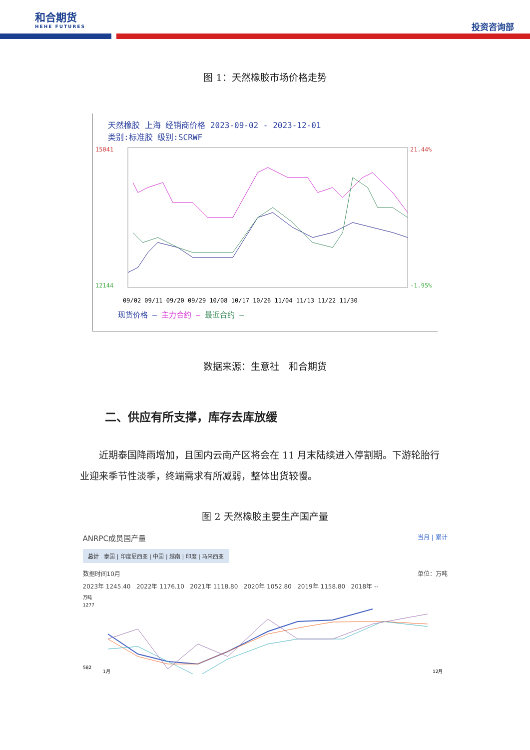和合期货
HEHE FUTURES
投资咨询部
图 1：天然橡胶市场价格走势
天然橡胶 上海 经销商价格 2023-09-02 - 2023-12-01
类别:标准胶 级别:SCRWF
15041
12144
21.44%
-1.95%
09/02 09/11 09/20 09/29 10/08 10/17 10/26 11/04 11/13 11/22 11/30
现货价格 — 主力合约 — 最近合约 —
数据来源：生意社 和合期货
二、供应有所支撑，库存去库放缓
近期泰国降雨增加，且国内云南产区将会在 11 月末陆续进入停割期。下游轮胎行业迎来季节性淡季，终端需求有所减弱，整体出货较慢。
图 2 天然橡胶主要生产国产量
ANRPC成员国产量 当月 | 累计
总计 泰国 | 印度尼西亚 | 中国 | 越南 | 印度 | 马来西亚
数据时间10月 单位：万吨
2023年 1245.40 2022年 1176.10 2021年 1118.80 2020年 1052.80 2019年 1158.80 2018年 --
万吨
1277
582
1月
12月